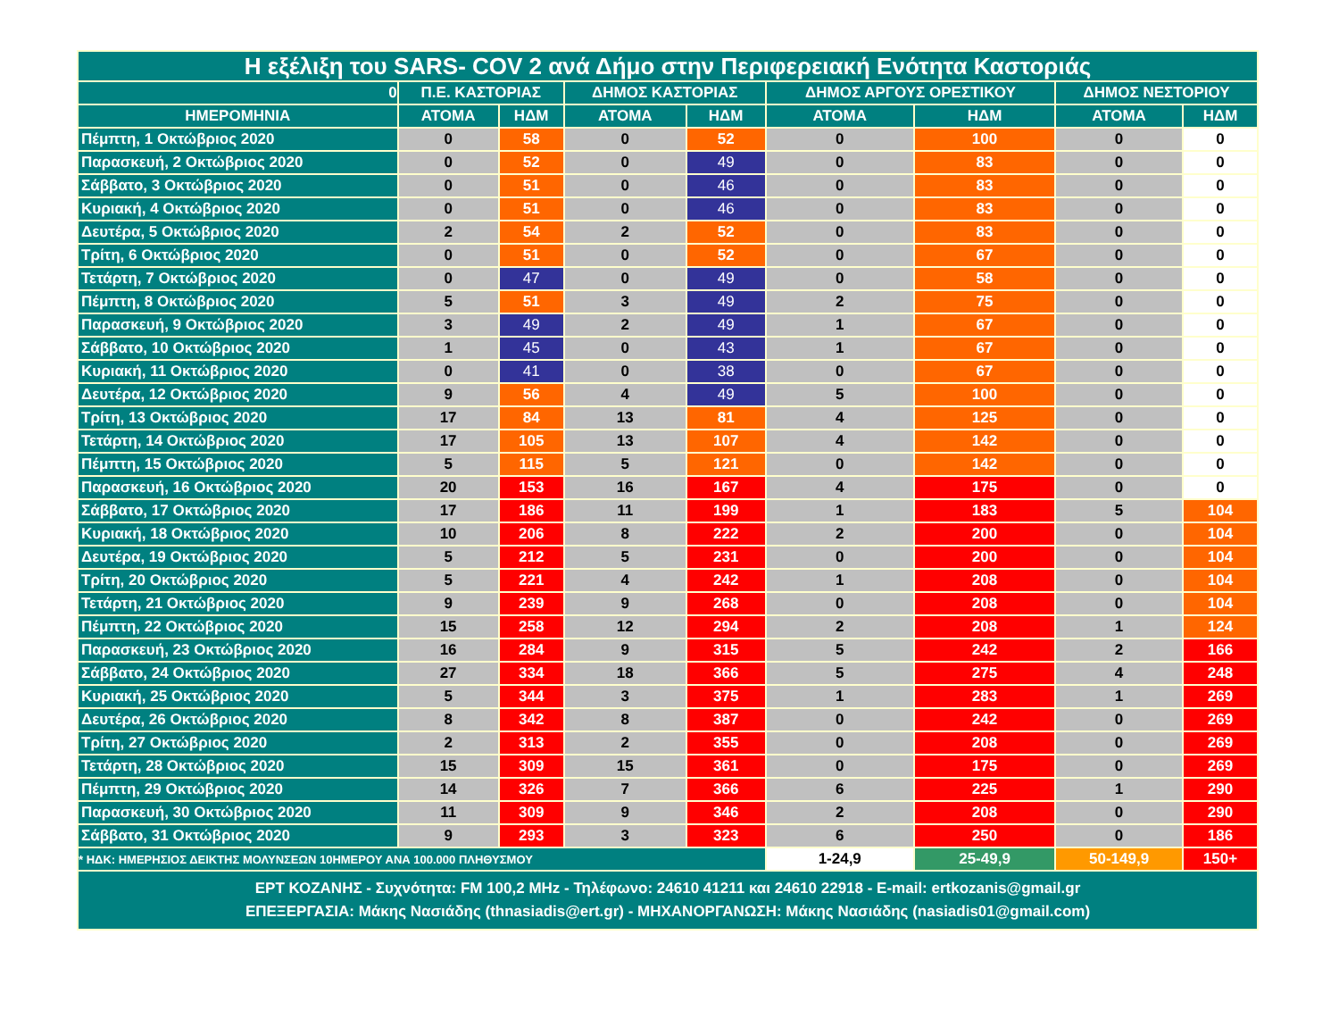| Η εξέλιξη του SARS- COV 2 ανά Δήμο στην Περιφερειακή Ενότητα Καστοριάς | | | | | | | | |
| --- | --- | --- | --- | --- | --- | --- | --- | --- |
| 0 | Π.Ε. ΚΑΣΤΟΡΙΑΣ | | ΔΗΜΟΣ ΚΑΣΤΟΡΙΑΣ | | ΔΗΜΟΣ ΑΡΓΟΥΣ ΟΡΕΣΤΙΚΟΥ | | ΔΗΜΟΣ ΝΕΣΤΟΡΙΟΥ | |
| ΗΜΕΡΟΜΗΝΙΑ | ΑΤΟΜΑ | ΗΔΜ | ΑΤΟΜΑ | ΗΔΜ | ΑΤΟΜΑ | ΗΔΜ | ΑΤΟΜΑ | ΗΔΜ |
| Πέμπτη, 1 Οκτώβριος 2020 | 0 | 58 | 0 | 52 | 0 | 100 | 0 | 0 |
| Παρασκευή, 2 Οκτώβριος 2020 | 0 | 52 | 0 | 49 | 0 | 83 | 0 | 0 |
| Σάββατο, 3 Οκτώβριος 2020 | 0 | 51 | 0 | 46 | 0 | 83 | 0 | 0 |
| Κυριακή, 4 Οκτώβριος 2020 | 0 | 51 | 0 | 46 | 0 | 83 | 0 | 0 |
| Δευτέρα, 5 Οκτώβριος 2020 | 2 | 54 | 2 | 52 | 0 | 83 | 0 | 0 |
| Τρίτη, 6 Οκτώβριος 2020 | 0 | 51 | 0 | 52 | 0 | 67 | 0 | 0 |
| Τετάρτη, 7 Οκτώβριος 2020 | 0 | 47 | 0 | 49 | 0 | 58 | 0 | 0 |
| Πέμπτη, 8 Οκτώβριος 2020 | 5 | 51 | 3 | 49 | 2 | 75 | 0 | 0 |
| Παρασκευή, 9 Οκτώβριος 2020 | 3 | 49 | 2 | 49 | 1 | 67 | 0 | 0 |
| Σάββατο, 10 Οκτώβριος 2020 | 1 | 45 | 0 | 43 | 1 | 67 | 0 | 0 |
| Κυριακή, 11 Οκτώβριος 2020 | 0 | 41 | 0 | 38 | 0 | 67 | 0 | 0 |
| Δευτέρα, 12 Οκτώβριος 2020 | 9 | 56 | 4 | 49 | 5 | 100 | 0 | 0 |
| Τρίτη, 13 Οκτώβριος 2020 | 17 | 84 | 13 | 81 | 4 | 125 | 0 | 0 |
| Τετάρτη, 14 Οκτώβριος 2020 | 17 | 105 | 13 | 107 | 4 | 142 | 0 | 0 |
| Πέμπτη, 15 Οκτώβριος 2020 | 5 | 115 | 5 | 121 | 0 | 142 | 0 | 0 |
| Παρασκευή, 16 Οκτώβριος 2020 | 20 | 153 | 16 | 167 | 4 | 175 | 0 | 0 |
| Σάββατο, 17 Οκτώβριος 2020 | 17 | 186 | 11 | 199 | 1 | 183 | 5 | 104 |
| Κυριακή, 18 Οκτώβριος 2020 | 10 | 206 | 8 | 222 | 2 | 200 | 0 | 104 |
| Δευτέρα, 19 Οκτώβριος 2020 | 5 | 212 | 5 | 231 | 0 | 200 | 0 | 104 |
| Τρίτη, 20 Οκτώβριος 2020 | 5 | 221 | 4 | 242 | 1 | 208 | 0 | 104 |
| Τετάρτη, 21 Οκτώβριος 2020 | 9 | 239 | 9 | 268 | 0 | 208 | 0 | 104 |
| Πέμπτη, 22 Οκτώβριος 2020 | 15 | 258 | 12 | 294 | 2 | 208 | 1 | 124 |
| Παρασκευή, 23 Οκτώβριος 2020 | 16 | 284 | 9 | 315 | 5 | 242 | 2 | 166 |
| Σάββατο, 24 Οκτώβριος 2020 | 27 | 334 | 18 | 366 | 5 | 275 | 4 | 248 |
| Κυριακή, 25 Οκτώβριος 2020 | 5 | 344 | 3 | 375 | 1 | 283 | 1 | 269 |
| Δευτέρα, 26 Οκτώβριος 2020 | 8 | 342 | 8 | 387 | 0 | 242 | 0 | 269 |
| Τρίτη, 27 Οκτώβριος 2020 | 2 | 313 | 2 | 355 | 0 | 208 | 0 | 269 |
| Τετάρτη, 28 Οκτώβριος 2020 | 15 | 309 | 15 | 361 | 0 | 175 | 0 | 269 |
| Πέμπτη, 29 Οκτώβριος 2020 | 14 | 326 | 7 | 366 | 6 | 225 | 1 | 290 |
| Παρασκευή, 30 Οκτώβριος 2020 | 11 | 309 | 9 | 346 | 2 | 208 | 0 | 290 |
| Σάββατο, 31 Οκτώβριος 2020 | 9 | 293 | 3 | 323 | 6 | 250 | 0 | 186 |
| * ΗΔΚ: ΗΜΕΡΗΣΙΟΣ ΔΕΙΚΤΗΣ ΜΟΛΥΝΣΕΩΝ 10ΗΜΕΡΟΥ ΑΝΑ 100.000 ΠΛΗΘΥΣΜΟΥ | | | | | 1-24,9 | 25-49,9 | 50-149,9 | 150+ |
| ΕΡΤ ΚΟΖΑΝΗΣ - Συχνότητα: FM 100,2 MHz - Τηλέφωνο: 24610 41211 και 24610 22918 - E-mail: ertkozanis@gmail.gr ΕΠΕΞΕΡΓΑΣΙΑ: Μάκης Νασιάδης (thnasiadis@ert.gr) - ΜΗΧΑΝΟΡΓΑΝΩΣΗ: Μάκης Νασιάδης (nasiadis01@gmail.com) | | | | | | | | |